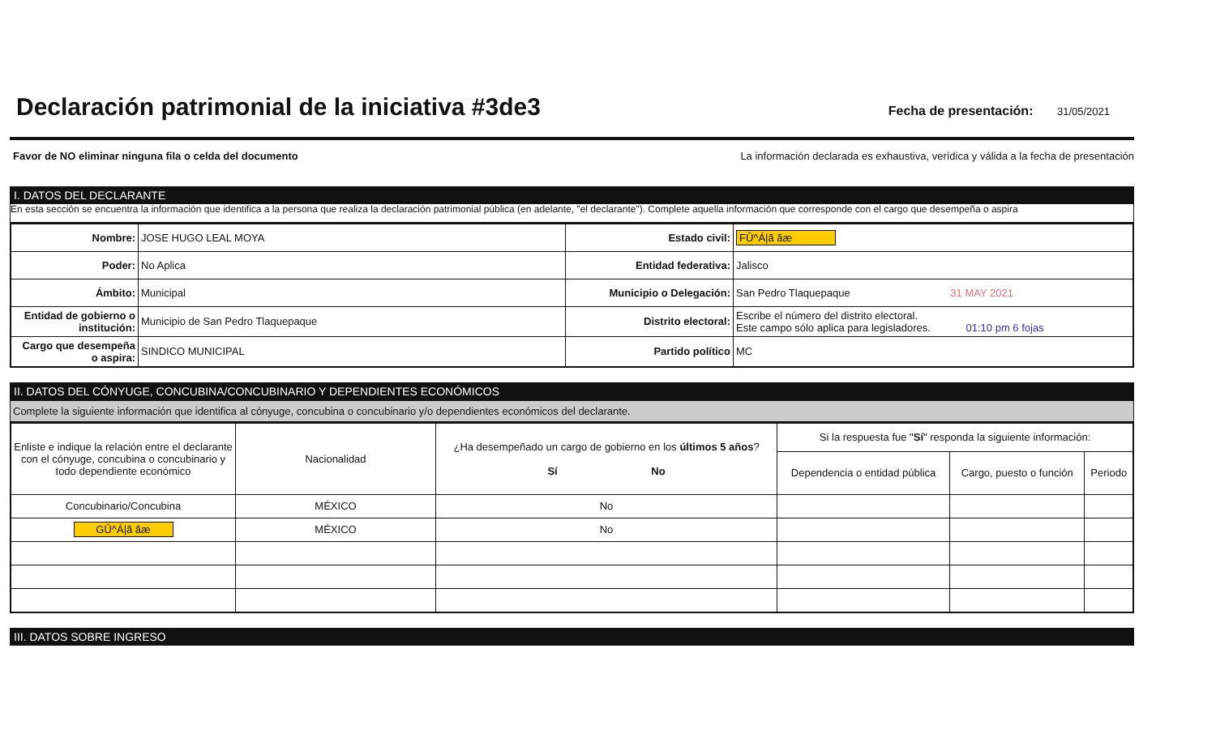Declaración patrimonial de la iniciativa #3de3
Fecha de presentación: 31/05/2021
Favor de NO eliminar ninguna fila o celda del documento La información declarada es exhaustiva, verídica y válida a la fecha de presentación
I. DATOS DEL DECLARANTE
En esta sección se encuentra la información que identifica a la persona que realiza la declaración patrimonial pública (en adelante, "el declarante"). Complete aquella información que corresponde con el cargo que desempeña o aspira
| Nombre: | JOSE HUGO LEAL MOYA | Estado civil: | FÛ^Á/ã ãæ |
| Poder: | No Aplica | Entidad federativa: | Jalisco |
| Ámbito: | Municipal | Municipio o Delegación: | San Pedro Tlaquepaque 31 MAY 2021 |
| Entidad de gobierno o institución: | Municipio de San Pedro Tlaquepaque | Distrito electoral: | Escribe el número del distrito electoral. Este campo sólo aplica para legisladores. 01:10 pm 6 fojas |
| Cargo que desempeña o aspira: | SINDICO MUNICIPAL | Partido político | MC |
II. DATOS DEL CÓNYUGE, CONCUBINA/CONCUBINARIO Y DEPENDIENTES ECONÓMICOS
Complete la siguiente información que identifica al cónyuge, concubina o concubinario y/o dependientes económicos del declarante.
| Enliste e indique la relación entre el declarante con el cónyuge, concubina o concubinario y todo dependiente económico | Nacionalidad | ¿Ha desempeñado un cargo de gobierno en los últimos 5 años ? Sí No | Si la respuesta fue " Sí " responda la siguiente información: | | |
| --- | --- | --- | --- | --- | --- |
| | | | Dependencia o entidad pública | Cargo, puesto o función | Periodo |
| Concubinario/Concubina | MÉXICO | No | | | |
| GÛ^Á/ã ãæ | MÉXICO | No | | | |
III. DATOS SOBRE INGRESO